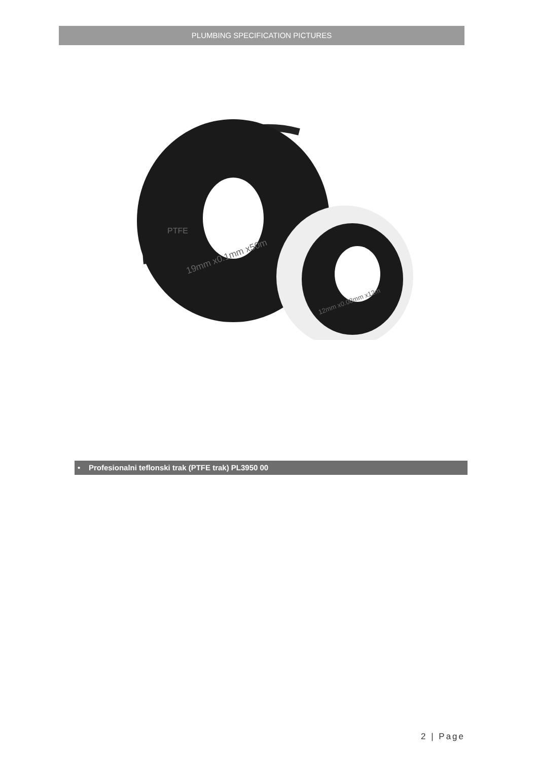PLUMBING SPECIFICATION PICTURES
PTFE
19mm x0.1mm x50m
12mm x0.08mm x12m
• Profesionalni teflonski trak (PTFE trak) PL3950 00
2 | Page